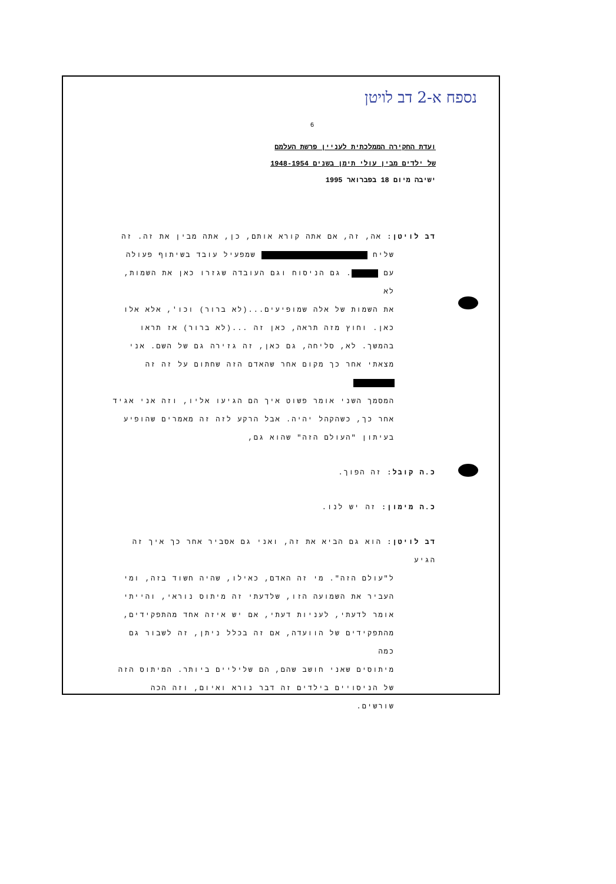נספח א-2 דב לויטן
6
ועדת החקירה הממלכתית לעניין פרשת העלמם
של ילדים מבין עולי תימן בשנים 1948-1954
ישיבה מיום 18 בפברואר 1995
דב לויטן: אה, זה, אם אתה קורא אותם, כן, אתה מבין את זה. זה
שליח שמפעיל עובד בשיתוף פעולה
עם . גם הניסוח וגם העובדה שגזרו כאן את השמות, לא
את השמות של אלה שמופיעים...(לא ברור) וכו', אלא אלו
כאן. וחוץ מזה תראה, כאן זה ...(לא ברור) אז תראו
בהמשך. לא, סליחה, גם כאן, זה גזירה גם של השם. אני
מצאתי אחר כך מקום אחר שהאדם הזה שחתום על זה זה
המסמך השני אומר פשוט איך הם הגיעו אליו, וזה אני אגיד
אחר כך, כשהקהל יהיה. אבל הרקע לזה זה מאמרים שהופיע
בעיתון "העולם הזה" שהוא גם,
כ.ה קובל: זה הפוך.
כ.ה מימון: זה יש לנו.
דב לויטן: הוא גם הביא את זה, ואני גם אסביר אחר כך איך זה הגיע
ל"עולם הזה". מי זה האדם, כאילו, שהיה חשוד בזה, ומי
העביר את השמועה הזו, שלדעתי זה מיתוס נוראי, והייתי
אומר לדעתי, לעניות דעתי, אם יש איזה אחד מהתפקידים,
מהתפקידים של הוועדה, אם זה בכלל ניתן, זה לשבור גם כמה
מיתוסים שאני חושב שהם, הם שליליים ביותר. המיתוס הזה
של הניסויים בילדים זה דבר נורא ואיום, וזה הכה שורשים.